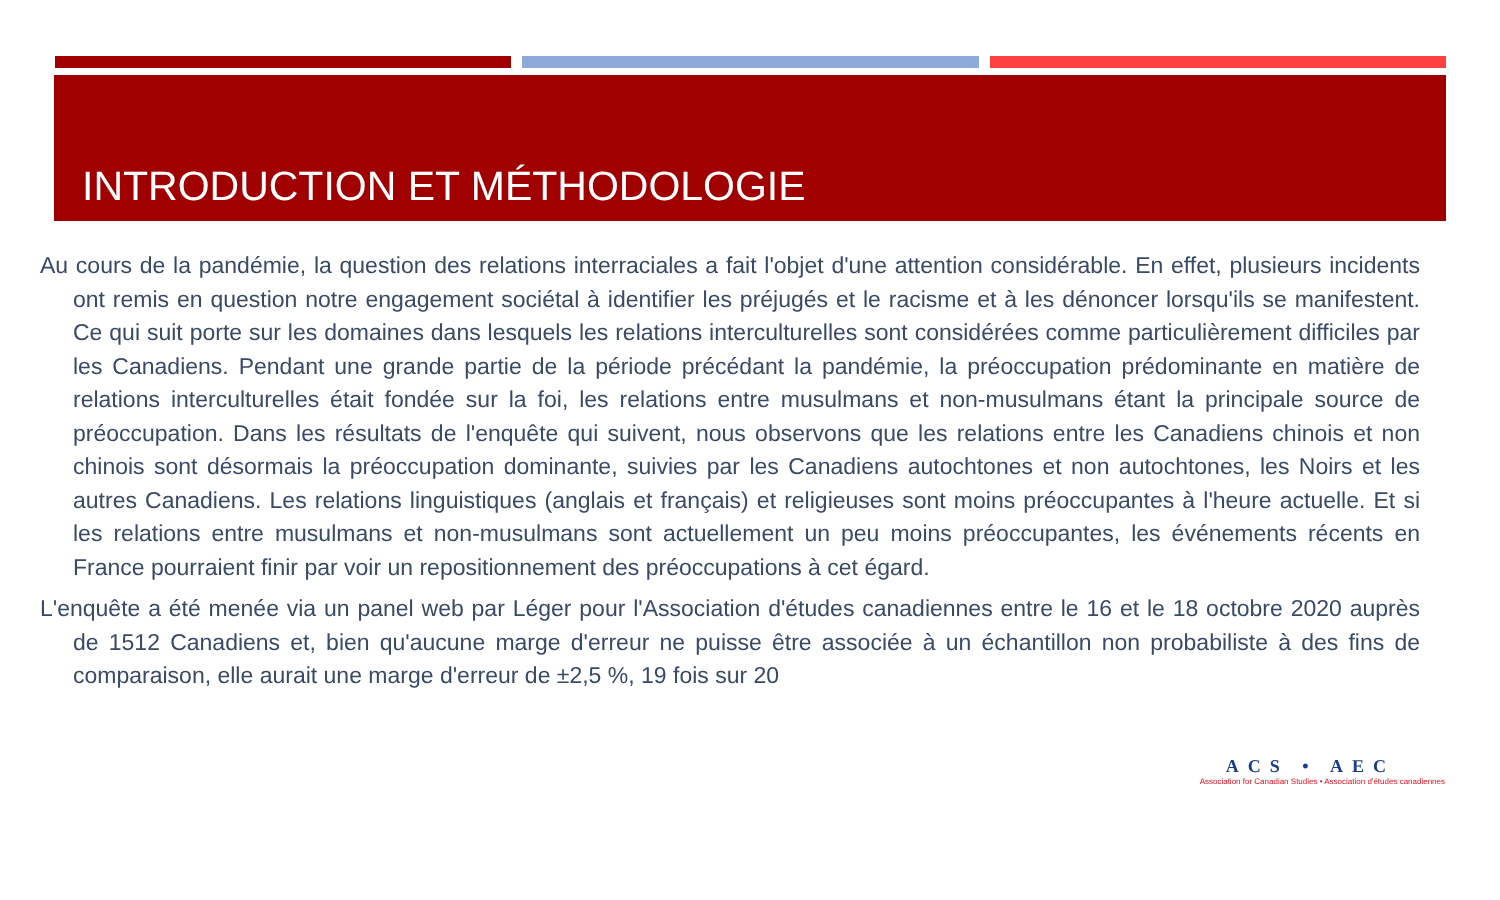INTRODUCTION ET MÉTHODOLOGIE
Au cours de la pandémie, la question des relations interraciales a fait l'objet d'une attention considérable. En effet, plusieurs incidents ont remis en question notre engagement sociétal à identifier les préjugés et le racisme et à les dénoncer lorsqu'ils se manifestent. Ce qui suit porte sur les domaines dans lesquels les relations interculturelles sont considérées comme particulièrement difficiles par les Canadiens. Pendant une grande partie de la période précédant la pandémie, la préoccupation prédominante en matière de relations interculturelles était fondée sur la foi, les relations entre musulmans et non-musulmans étant la principale source de préoccupation. Dans les résultats de l'enquête qui suivent, nous observons que les relations entre les Canadiens chinois et non chinois sont désormais la préoccupation dominante, suivies par les Canadiens autochtones et non autochtones, les Noirs et les autres Canadiens. Les relations linguistiques (anglais et français) et religieuses sont moins préoccupantes à l'heure actuelle. Et si les relations entre musulmans et non-musulmans sont actuellement un peu moins préoccupantes, les événements récents en France pourraient finir par voir un repositionnement des préoccupations à cet égard.
L'enquête a été menée via un panel web par Léger pour l'Association d'études canadiennes entre le 16 et le 18 octobre 2020 auprès de 1512 Canadiens et, bien qu'aucune marge d'erreur ne puisse être associée à un échantillon non probabiliste à des fins de comparaison, elle aurait une marge d'erreur de ±2,5 %, 19 fois sur 20
ACS • AEC
Association for Canadian Studies • Association d'études canadiennes